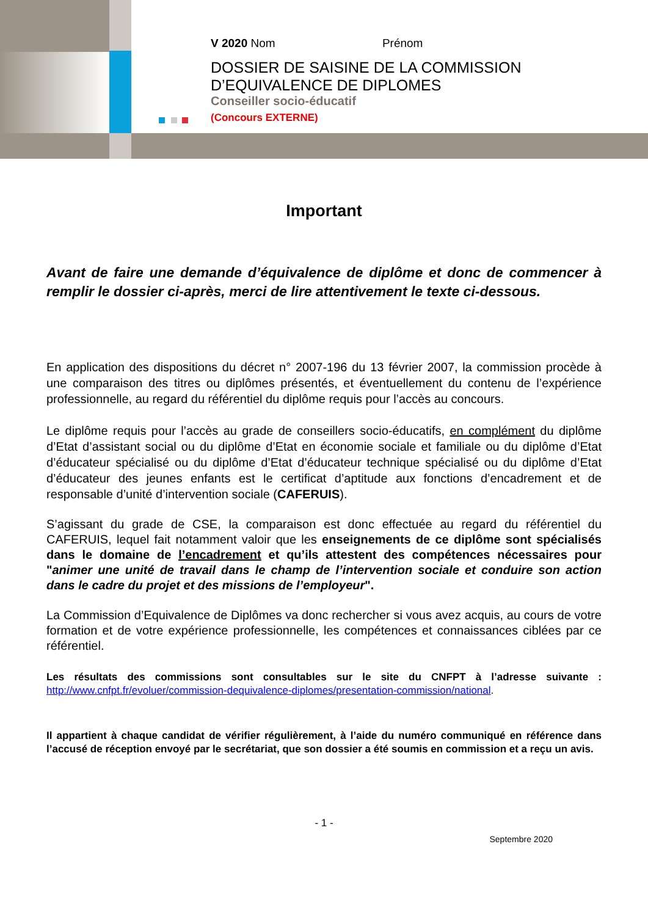V 2020 Nom Prénom
DOSSIER DE SAISINE DE LA COMMISSION
D’EQUIVALENCE DE DIPLOMES
Conseiller socio-éducatif
(Concours EXTERNE)
Important
Avant de faire une demande d’équivalence de diplôme et donc de commencer à remplir le dossier ci-après, merci de lire attentivement le texte ci-dessous.
En application des dispositions du décret n° 2007-196 du 13 février 2007, la commission procède à une comparaison des titres ou diplômes présentés, et éventuellement du contenu de l’expérience professionnelle, au regard du référentiel du diplôme requis pour l’accès au concours.
Le diplôme requis pour l’accès au grade de conseillers socio-éducatifs, en complément du diplôme d’Etat d’assistant social ou du diplôme d’Etat en économie sociale et familiale ou du diplôme d’Etat d’éducateur spécialisé ou du diplôme d’Etat d’éducateur technique spécialisé ou du diplôme d’Etat d’éducateur des jeunes enfants est le certificat d’aptitude aux fonctions d’encadrement et de responsable d’unité d’intervention sociale (CAFERUIS).
S’agissant du grade de CSE, la comparaison est donc effectuée au regard du référentiel du CAFERUIS, lequel fait notamment valoir que les enseignements de ce diplôme sont spécialisés dans le domaine de l’encadrement et qu’ils attestent des compétences nécessaires pour "animer une unité de travail dans le champ de l’intervention sociale et conduire son action dans le cadre du projet et des missions de l’employeur".
La Commission d’Equivalence de Diplômes va donc rechercher si vous avez acquis, au cours de votre formation et de votre expérience professionnelle, les compétences et connaissances ciblées par ce référentiel.
Les résultats des commissions sont consultables sur le site du CNFPT à l’adresse suivante : http://www.cnfpt.fr/evoluer/commission-dequivalence-diplomes/presentation-commission/national.
Il appartient à chaque candidat de vérifier régulièrement, à l’aide du numéro communiqué en référence dans l’accusé de réception envoyé par le secrétariat, que son dossier a été soumis en commission et a reçu un avis.
- 1 -
Septembre 2020